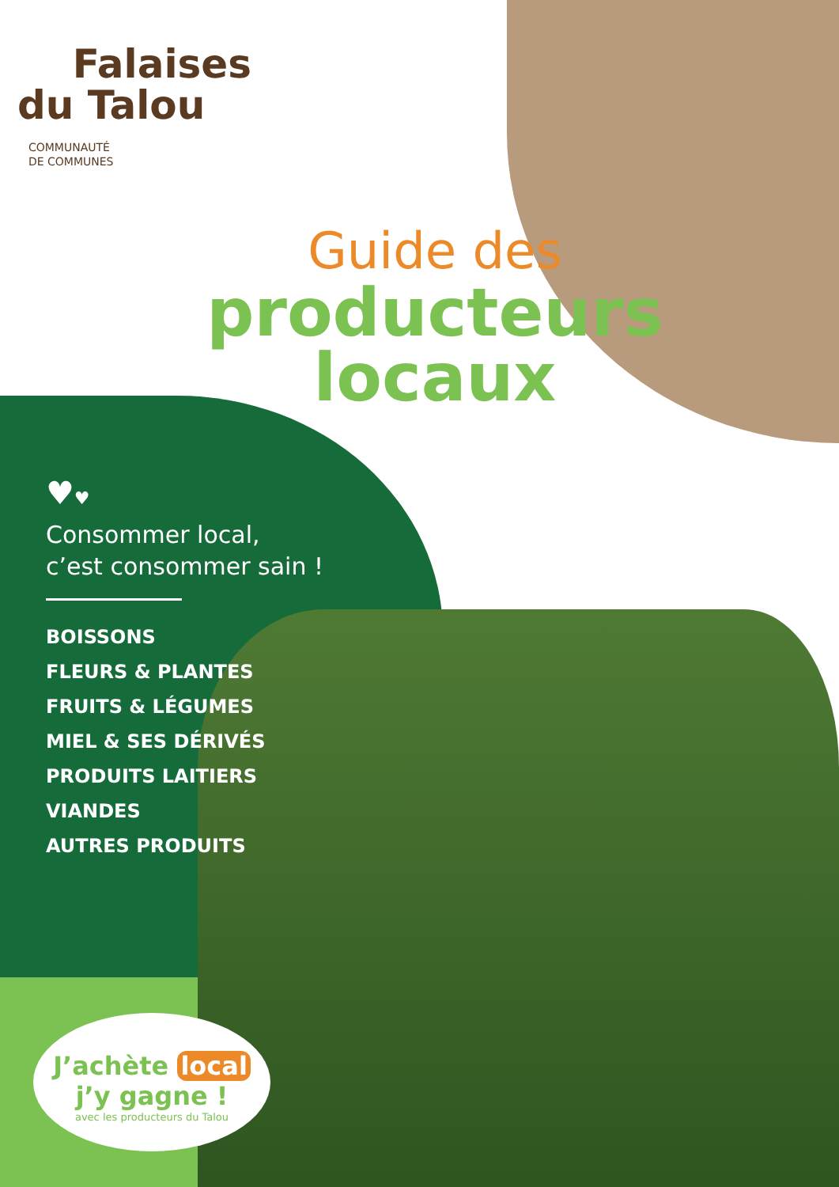Falaises
du Talou
COMMUNAUTÉ
DE COMMUNES
Guide des
producteurs
locaux
♥♥
Consommer local,
c’est consommer sain !
BOISSONS
FLEURS & PLANTES
FRUITS & LÉGUMES
MIEL & SES DÉRIVÉS
PRODUITS LAITIERS
VIANDES
AUTRES PRODUITS
J’achète local
j’y gagne !
avec les producteurs du Talou